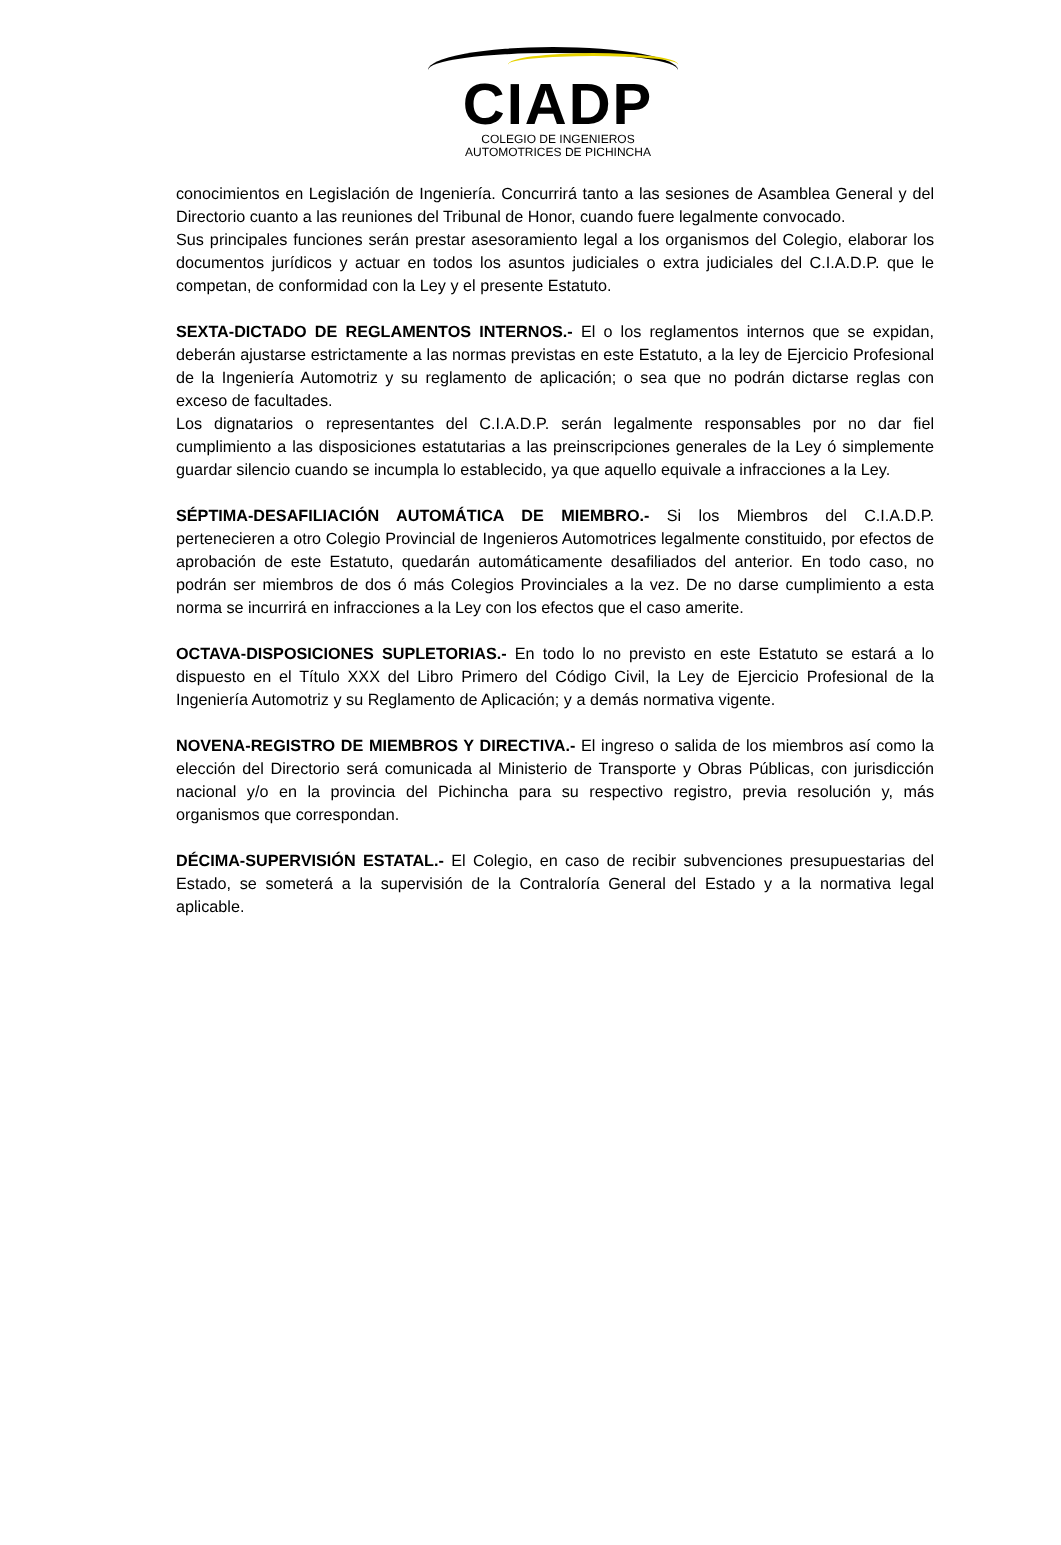CIADP
COLEGIO DE INGENIEROS
AUTOMOTRICES DE PICHINCHA
conocimientos en Legislación de Ingeniería. Concurrirá tanto a las sesiones de Asamblea General y del Directorio cuanto a las reuniones del Tribunal de Honor, cuando fuere legalmente convocado.
Sus principales funciones serán prestar asesoramiento legal a los organismos del Colegio, elaborar los documentos jurídicos y actuar en todos los asuntos judiciales o extra judiciales del C.I.A.D.P. que le competan, de conformidad con la Ley y el presente Estatuto.
SEXTA-DICTADO DE REGLAMENTOS INTERNOS.- El o los reglamentos internos que se expidan, deberán ajustarse estrictamente a las normas previstas en este Estatuto, a la ley de Ejercicio Profesional de la Ingeniería Automotriz y su reglamento de aplicación; o sea que no podrán dictarse reglas con exceso de facultades.
Los dignatarios o representantes del C.I.A.D.P. serán legalmente responsables por no dar fiel cumplimiento a las disposiciones estatutarias a las preinscripciones generales de la Ley ó simplemente guardar silencio cuando se incumpla lo establecido, ya que aquello equivale a infracciones a la Ley.
SÉPTIMA-DESAFILIACIÓN AUTOMÁTICA DE MIEMBRO.- Si los Miembros del C.I.A.D.P. pertenecieren a otro Colegio Provincial de Ingenieros Automotrices legalmente constituido, por efectos de aprobación de este Estatuto, quedarán automáticamente desafiliados del anterior. En todo caso, no podrán ser miembros de dos ó más Colegios Provinciales a la vez. De no darse cumplimiento a esta norma se incurrirá en infracciones a la Ley con los efectos que el caso amerite.
OCTAVA-DISPOSICIONES SUPLETORIAS.- En todo lo no previsto en este Estatuto se estará a lo dispuesto en el Título XXX del Libro Primero del Código Civil, la Ley de Ejercicio Profesional de la Ingeniería Automotriz y su Reglamento de Aplicación; y a demás normativa vigente.
NOVENA-REGISTRO DE MIEMBROS Y DIRECTIVA.- El ingreso o salida de los miembros así como la elección del Directorio será comunicada al Ministerio de Transporte y Obras Públicas, con jurisdicción nacional y/o en la provincia del Pichincha para su respectivo registro, previa resolución y, más organismos que correspondan.
DÉCIMA-SUPERVISIÓN ESTATAL.- El Colegio, en caso de recibir subvenciones presupuestarias del Estado, se someterá a la supervisión de la Contraloría General del Estado y a la normativa legal aplicable.